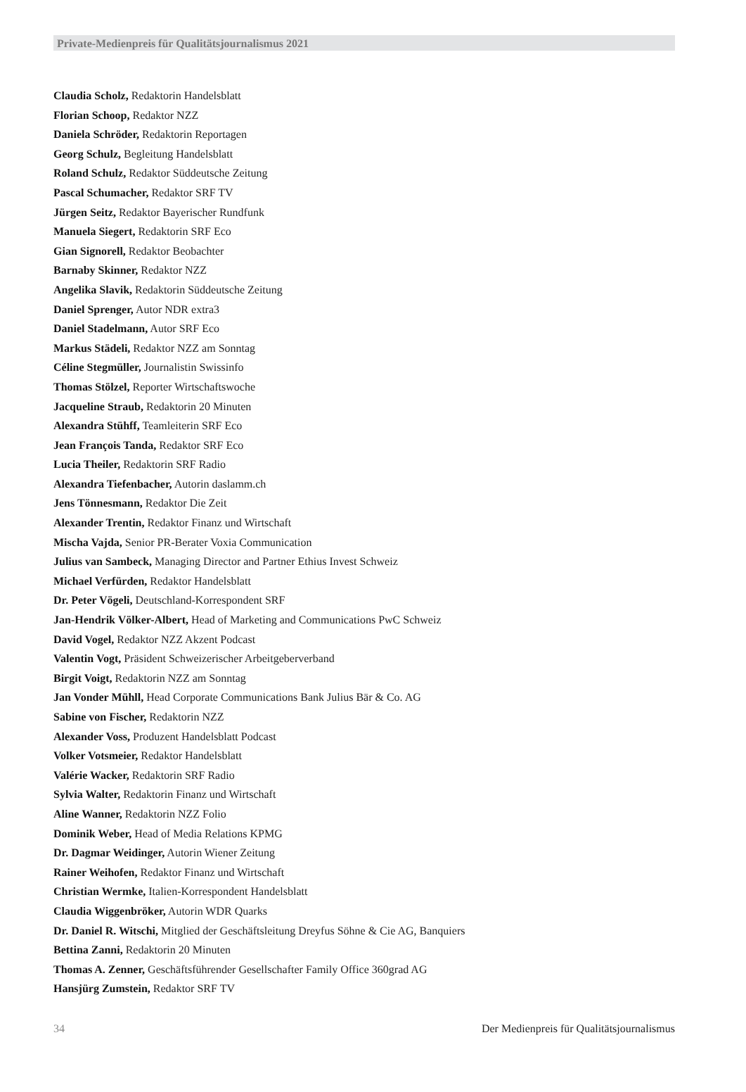Private-Medienpreis für Qualitätsjournalismus 2021
Claudia Scholz, Redaktorin Handelsblatt
Florian Schoop, Redaktor NZZ
Daniela Schröder, Redaktorin Reportagen
Georg Schulz, Begleitung Handelsblatt
Roland Schulz, Redaktor Süddeutsche Zeitung
Pascal Schumacher, Redaktor SRF TV
Jürgen Seitz, Redaktor Bayerischer Rundfunk
Manuela Siegert, Redaktorin SRF Eco
Gian Signorell, Redaktor Beobachter
Barnaby Skinner, Redaktor NZZ
Angelika Slavik, Redaktorin Süddeutsche Zeitung
Daniel Sprenger, Autor NDR extra3
Daniel Stadelmann, Autor SRF Eco
Markus Städeli, Redaktor NZZ am Sonntag
Céline Stegmüller, Journalistin Swissinfo
Thomas Stölzel, Reporter Wirtschaftswoche
Jacqueline Straub, Redaktorin 20 Minuten
Alexandra Stühff, Teamleiterin SRF Eco
Jean François Tanda, Redaktor SRF Eco
Lucia Theiler, Redaktorin SRF Radio
Alexandra Tiefenbacher, Autorin daslamm.ch
Jens Tönnesmann, Redaktor Die Zeit
Alexander Trentin, Redaktor Finanz und Wirtschaft
Mischa Vajda, Senior PR-Berater Voxia Communication
Julius van Sambeck, Managing Director and Partner Ethius Invest Schweiz
Michael Verfürden, Redaktor Handelsblatt
Dr. Peter Vögeli, Deutschland-Korrespondent SRF
Jan-Hendrik Völker-Albert, Head of Marketing and Communications PwC Schweiz
David Vogel, Redaktor NZZ Akzent Podcast
Valentin Vogt, Präsident Schweizerischer Arbeitgeberverband
Birgit Voigt, Redaktorin NZZ am Sonntag
Jan Vonder Mühll, Head Corporate Communications Bank Julius Bär & Co. AG
Sabine von Fischer, Redaktorin NZZ
Alexander Voss, Produzent Handelsblatt Podcast
Volker Votsmeier, Redaktor Handelsblatt
Valérie Wacker, Redaktorin SRF Radio
Sylvia Walter, Redaktorin Finanz und Wirtschaft
Aline Wanner, Redaktorin NZZ Folio
Dominik Weber, Head of Media Relations KPMG
Dr. Dagmar Weidinger, Autorin Wiener Zeitung
Rainer Weihofen, Redaktor Finanz und Wirtschaft
Christian Wermke, Italien-Korrespondent Handelsblatt
Claudia Wiggenbröker, Autorin WDR Quarks
Dr. Daniel R. Witschi, Mitglied der Geschäftsleitung Dreyfus Söhne & Cie AG, Banquiers
Bettina Zanni, Redaktorin 20 Minuten
Thomas A. Zenner, Geschäftsführender Gesellschafter Family Office 360grad AG
Hansjürg Zumstein, Redaktor SRF TV
34 Der Medienpreis für Qualitätsjournalismus